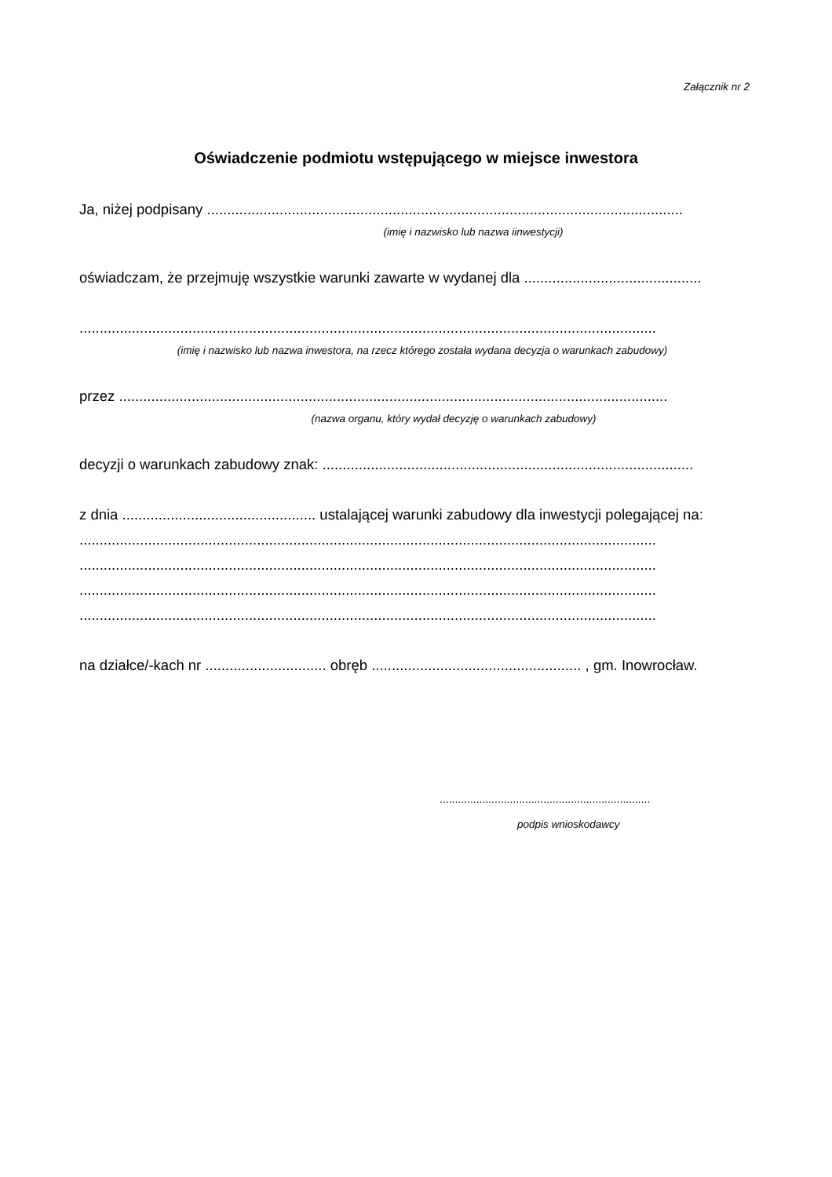Załącznik nr 2
Oświadczenie podmiotu wstępującego w miejsce inwestora
Ja, niżej podpisany ......................................................................................................................
(imię i nazwisko lub nazwa iinwestycji)
oświadczam, że przejmuję wszystkie warunki zawarte w wydanej dla ............................................
...............................................................................................................................................
(imię i nazwisko lub nazwa inwestora, na rzecz którego została wydana decyzja o warunkach zabudowy)
przez ........................................................................................................................................
(nazwa organu, który wydał decyzję o warunkach zabudowy)
decyzji o warunkach zabudowy znak: ............................................................................................
z dnia ................................................ ustalającej warunki zabudowy dla inwestycji polegającej na:
...............................................................................................................................................
...............................................................................................................................................
...............................................................................................................................................
...............................................................................................................................................
na działce/-kach nr .............................. obręb .................................................... , gm. Inowrocław.
.....................................................................
podpis wnioskodawcy